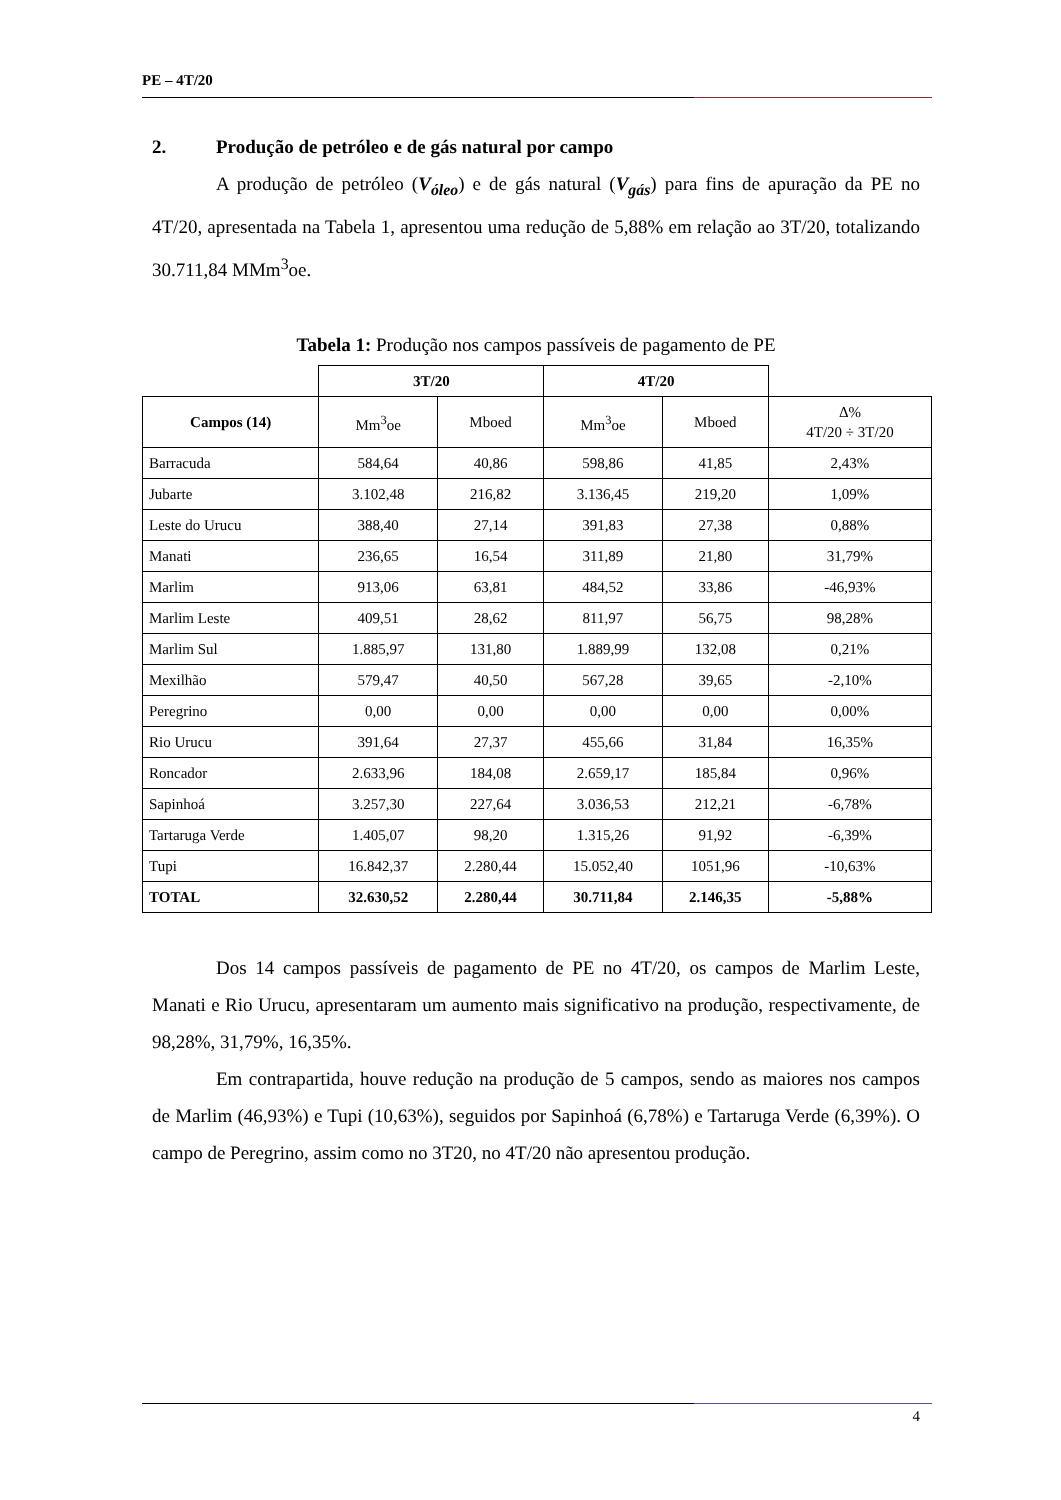PE – 4T/20
2. Produção de petróleo e de gás natural por campo
A produção de petróleo (V<sub>óleo</sub>) e de gás natural (V<sub>gás</sub>) para fins de apuração da PE no 4T/20, apresentada na Tabela 1, apresentou uma redução de 5,88% em relação ao 3T/20, totalizando 30.711,84 MMm<sup>3</sup>oe.
Tabela 1: Produção nos campos passíveis de pagamento de PE
| | 3T/20 | | 4T/20 | | |
| --- | --- | --- | --- | --- | --- |
| Campos (14) | Mm<sup>3</sup>oe | Mboed | Mm<sup>3</sup>oe | Mboed | Δ% 4T/20 ÷ 3T/20 |
| Barracuda | 584,64 | 40,86 | 598,86 | 41,85 | 2,43% |
| Jubarte | 3.102,48 | 216,82 | 3.136,45 | 219,20 | 1,09% |
| Leste do Urucu | 388,40 | 27,14 | 391,83 | 27,38 | 0,88% |
| Manati | 236,65 | 16,54 | 311,89 | 21,80 | 31,79% |
| Marlim | 913,06 | 63,81 | 484,52 | 33,86 | -46,93% |
| Marlim Leste | 409,51 | 28,62 | 811,97 | 56,75 | 98,28% |
| Marlim Sul | 1.885,97 | 131,80 | 1.889,99 | 132,08 | 0,21% |
| Mexilhão | 579,47 | 40,50 | 567,28 | 39,65 | -2,10% |
| Peregrino | 0,00 | 0,00 | 0,00 | 0,00 | 0,00% |
| Rio Urucu | 391,64 | 27,37 | 455,66 | 31,84 | 16,35% |
| Roncador | 2.633,96 | 184,08 | 2.659,17 | 185,84 | 0,96% |
| Sapinhoá | 3.257,30 | 227,64 | 3.036,53 | 212,21 | -6,78% |
| Tartaruga Verde | 1.405,07 | 98,20 | 1.315,26 | 91,92 | -6,39% |
| Tupi | 16.842,37 | 2.280,44 | 15.052,40 | 1051,96 | -10,63% |
| TOTAL | 32.630,52 | 2.280,44 | 30.711,84 | 2.146,35 | -5,88% |
Dos 14 campos passíveis de pagamento de PE no 4T/20, os campos de Marlim Leste, Manati e Rio Urucu, apresentaram um aumento mais significativo na produção, respectivamente, de 98,28%, 31,79%, 16,35%.
Em contrapartida, houve redução na produção de 5 campos, sendo as maiores nos campos de Marlim (46,93%) e Tupi (10,63%), seguidos por Sapinhoá (6,78%) e Tartaruga Verde (6,39%). O campo de Peregrino, assim como no 3T20, no 4T/20 não apresentou produção.
4